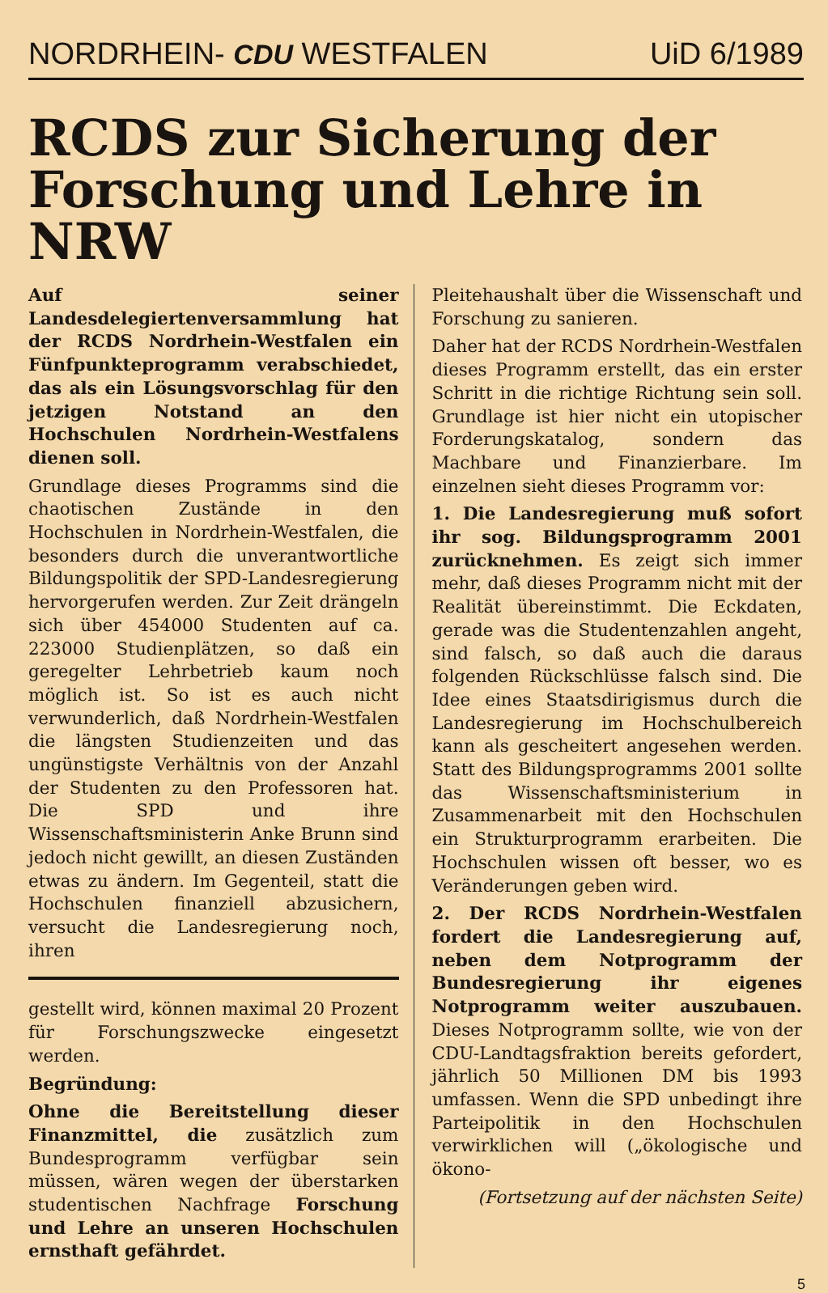NORDRHEIN- CDU WESTFALEN UiD 6/1989
RCDS zur Sicherung der Forschung und Lehre in NRW
Auf seiner Landesdelegiertenversammlung hat der RCDS Nordrhein-Westfalen ein Fünfpunkteprogramm verabschiedet, das als ein Lösungsvorschlag für den jetzigen Notstand an den Hochschulen Nordrhein-Westfalens dienen soll.
Grundlage dieses Programms sind die chaotischen Zustände in den Hochschulen in Nordrhein-Westfalen, die besonders durch die unverantwortliche Bildungspolitik der SPD-Landesregierung hervorgerufen werden. Zur Zeit drängeln sich über 454000 Studenten auf ca. 223000 Studienplätzen, so daß ein geregelter Lehrbetrieb kaum noch möglich ist. So ist es auch nicht verwunderlich, daß Nordrhein-Westfalen die längsten Studienzeiten und das ungünstigste Verhältnis von der Anzahl der Studenten zu den Professoren hat. Die SPD und ihre Wissenschaftsministerin Anke Brunn sind jedoch nicht gewillt, an diesen Zuständen etwas zu ändern. Im Gegenteil, statt die Hochschulen finanziell abzusichern, versucht die Landesregierung noch, ihren
gestellt wird, können maximal 20 Prozent für Forschungszwecke eingesetzt werden.
Begründung:
Ohne die Bereitstellung dieser Finanzmittel, die zusätzlich zum Bundesprogramm verfügbar sein müssen, wären wegen der überstarken studentischen Nachfrage Forschung und Lehre an unseren Hochschulen ernsthaft gefährdet.
Pleitehaushalt über die Wissenschaft und Forschung zu sanieren.
Daher hat der RCDS Nordrhein-Westfalen dieses Programm erstellt, das ein erster Schritt in die richtige Richtung sein soll. Grundlage ist hier nicht ein utopischer Forderungskatalog, sondern das Machbare und Finanzierbare. Im einzelnen sieht dieses Programm vor:
1. Die Landesregierung muß sofort ihr sog. Bildungsprogramm 2001 zurücknehmen. Es zeigt sich immer mehr, daß dieses Programm nicht mit der Realität übereinstimmt. Die Eckdaten, gerade was die Studentenzahlen angeht, sind falsch, so daß auch die daraus folgenden Rückschlüsse falsch sind. Die Idee eines Staatsdirigismus durch die Landesregierung im Hochschulbereich kann als gescheitert angesehen werden. Statt des Bildungsprogramms 2001 sollte das Wissenschaftsministerium in Zusammenarbeit mit den Hochschulen ein Strukturprogramm erarbeiten. Die Hochschulen wissen oft besser, wo es Veränderungen geben wird.
2. Der RCDS Nordrhein-Westfalen fordert die Landesregierung auf, neben dem Notprogramm der Bundesregierung ihr eigenes Notprogramm weiter auszubauen. Dieses Notprogramm sollte, wie von der CDU-Landtagsfraktion bereits gefordert, jährlich 50 Millionen DM bis 1993 umfassen. Wenn die SPD unbedingt ihre Parteipolitik in den Hochschulen verwirklichen will („ökologische und ökono-
(Fortsetzung auf der nächsten Seite)
5